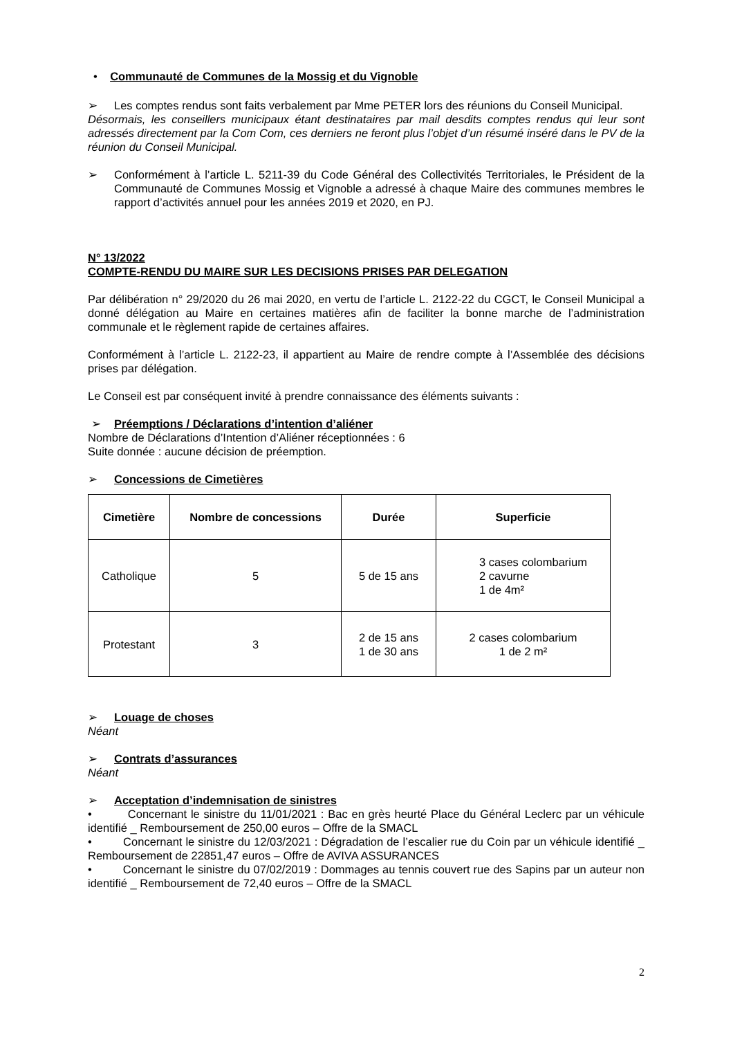• Communauté de Communes de la Mossig et du Vignoble
➢ Les comptes rendus sont faits verbalement par Mme PETER lors des réunions du Conseil Municipal.
Désormais, les conseillers municipaux étant destinataires par mail desdits comptes rendus qui leur sont adressés directement par la Com Com, ces derniers ne feront plus l’objet d’un résumé inséré dans le PV de la réunion du Conseil Municipal.
➢ Conformément à l’article L. 5211-39 du Code Général des Collectivités Territoriales, le Président de la Communauté de Communes Mossig et Vignoble a adressé à chaque Maire des communes membres le rapport d’activités annuel pour les années 2019 et 2020, en PJ.
N° 13/2022
COMPTE-RENDU DU MAIRE SUR LES DECISIONS PRISES PAR DELEGATION
Par délibération n° 29/2020 du 26 mai 2020, en vertu de l’article L. 2122-22 du CGCT, le Conseil Municipal a donné délégation au Maire en certaines matières afin de faciliter la bonne marche de l’administration communale et le règlement rapide de certaines affaires.
Conformément à l’article L. 2122-23, il appartient au Maire de rendre compte à l’Assemblée des décisions prises par délégation.
Le Conseil est par conséquent invité à prendre connaissance des éléments suivants :
➢ Préemptions / Déclarations d’intention d’aliéner
Nombre de Déclarations d’Intention d’Aliéner réceptionnées : 6
Suite donnée : aucune décision de préemption.
➢ Concessions de Cimetières
| Cimetière | Nombre de concessions | Durée | Superficie |
| --- | --- | --- | --- |
| Catholique | 5 | 5 de 15 ans | 3 cases colombarium 2 cavurne 1 de 4m² |
| Protestant | 3 | 2 de 15 ans 1 de 30 ans | 2 cases colombarium 1 de 2 m² |
➢ Louage de choses
Néant
➢ Contrats d’assurances
Néant
➢ Acceptation d’indemnisation de sinistres
• Concernant le sinistre du 11/01/2021 : Bac en grès heurté Place du Général Leclerc par un véhicule identifié _ Remboursement de 250,00 euros – Offre de la SMACL
• Concernant le sinistre du 12/03/2021 : Dégradation de l’escalier rue du Coin par un véhicule identifié _ Remboursement de 22851,47 euros – Offre de AVIVA ASSURANCES
• Concernant le sinistre du 07/02/2019 : Dommages au tennis couvert rue des Sapins par un auteur non identifié _ Remboursement de 72,40 euros – Offre de la SMACL
2